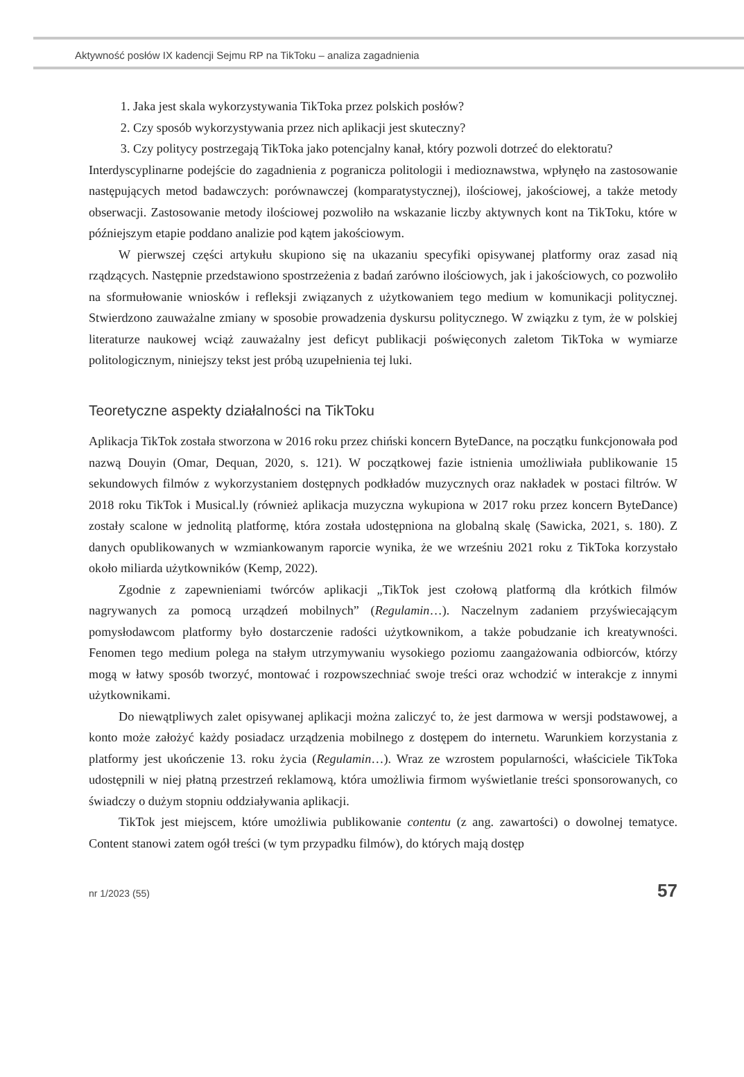Aktywność posłów IX kadencji Sejmu RP na TikToku – analiza zagadnienia
1. Jaka jest skala wykorzystywania TikToka przez polskich posłów?
2. Czy sposób wykorzystywania przez nich aplikacji jest skuteczny?
3. Czy politycy postrzegają TikToka jako potencjalny kanał, który pozwoli dotrzeć do elektoratu?
Interdyscyplinarne podejście do zagadnienia z pogranicza politologii i medioznawstwa, wpłynęło na zastosowanie następujących metod badawczych: porównawczej (komparatystycznej), ilościowej, jakościowej, a także metody obserwacji. Zastosowanie metody ilościowej pozwoliło na wskazanie liczby aktywnych kont na TikToku, które w późniejszym etapie poddano analizie pod kątem jakościowym.
W pierwszej części artykułu skupiono się na ukazaniu specyfiki opisywanej platformy oraz zasad nią rządzących. Następnie przedstawiono spostrzeżenia z badań zarówno ilościowych, jak i jakościowych, co pozwoliło na sformułowanie wniosków i refleksji związanych z użytkowaniem tego medium w komunikacji politycznej. Stwierdzono zauważalne zmiany w sposobie prowadzenia dyskursu politycznego. W związku z tym, że w polskiej literaturze naukowej wciąż zauważalny jest deficyt publikacji poświęconych zaletom TikToka w wymiarze politologicznym, niniejszy tekst jest próbą uzupełnienia tej luki.
Teoretyczne aspekty działalności na TikToku
Aplikacja TikTok została stworzona w 2016 roku przez chiński koncern ByteDance, na początku funkcjonowała pod nazwą Douyin (Omar, Dequan, 2020, s. 121). W początkowej fazie istnienia umożliwiała publikowanie 15 sekundowych filmów z wykorzystaniem dostępnych podkładów muzycznych oraz nakładek w postaci filtrów. W 2018 roku TikTok i Musical.ly (również aplikacja muzyczna wykupiona w 2017 roku przez koncern ByteDance) zostały scalone w jednolitą platformę, która została udostępniona na globalną skalę (Sawicka, 2021, s. 180). Z danych opublikowanych w wzmiankowanym raporcie wynika, że we wrześniu 2021 roku z TikToka korzystało około miliarda użytkowników (Kemp, 2022).
Zgodnie z zapewnieniami twórców aplikacji „TikTok jest czołową platformą dla krótkich filmów nagrywanych za pomocą urządzeń mobilnych” (Regulamin…). Naczelnym zadaniem przyświecającym pomysłodawcom platformy było dostarczenie radości użytkownikom, a także pobudzanie ich kreatywności. Fenomen tego medium polega na stałym utrzymywaniu wysokiego poziomu zaangażowania odbiorców, którzy mogą w łatwy sposób tworzyć, montować i rozpowszechniać swoje treści oraz wchodzić w interakcje z innymi użytkownikami.
Do niewątpliwych zalet opisywanej aplikacji można zaliczyć to, że jest darmowa w wersji podstawowej, a konto może założyć każdy posiadacz urządzenia mobilnego z dostępem do internetu. Warunkiem korzystania z platformy jest ukończenie 13. roku życia (Regulamin…). Wraz ze wzrostem popularności, właściciele TikToka udostępnili w niej płatną przestrzeń reklamową, która umożliwia firmom wyświetlanie treści sponsorowanych, co świadczy o dużym stopniu oddziaływania aplikacji.
TikTok jest miejscem, które umożliwia publikowanie contentu (z ang. zawartości) o dowolnej tematyce. Content stanowi zatem ogół treści (w tym przypadku filmów), do których mają dostęp
nr 1/2023 (55) 57